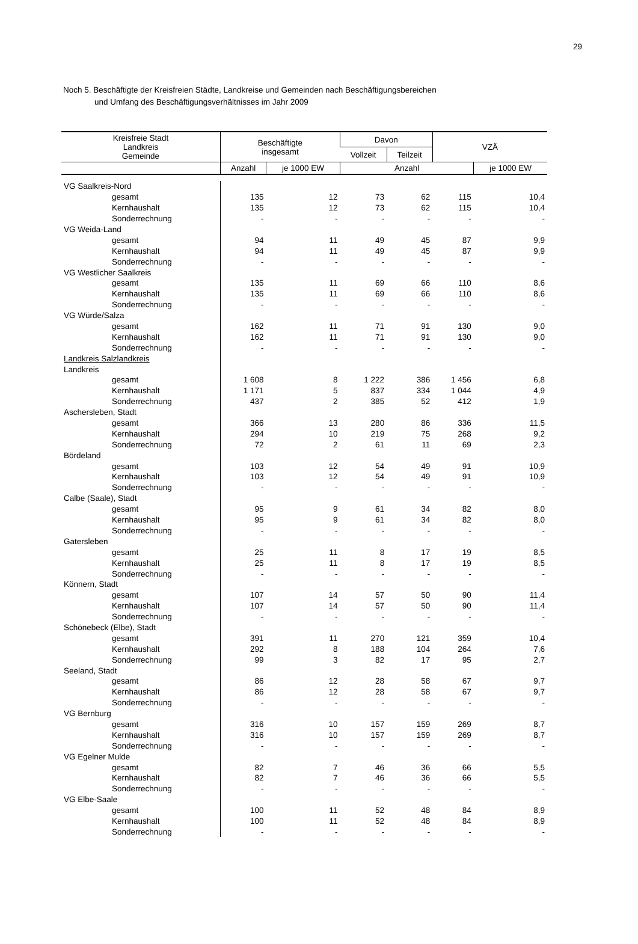29
Noch 5. Beschäftigte der Kreisfreien Städte, Landkreise und Gemeinden nach Beschäftigungsbereichen
und Umfang des Beschäftigungsverhältnisses im Jahr 2009
| Kreisfreie Stadt Landkreis Gemeinde | Beschäftigte insgesamt | | Davon | | VZÄ | |
| --- | --- | --- | --- | --- | --- | --- |
| | | | Vollzeit | Teilzeit | | |
| | Anzahl | je 1000 EW | Anzahl | | | je 1000 EW |
| VG Saalkreis-Nord | | | | | | |
| gesamt | 135 | 12 | 73 | 62 | 115 | 10,4 |
| Kernhaushalt | 135 | 12 | 73 | 62 | 115 | 10,4 |
| Sonderrechnung | - | - | - | - | - | - |
| VG Weida-Land | | | | | | |
| gesamt | 94 | 11 | 49 | 45 | 87 | 9,9 |
| Kernhaushalt | 94 | 11 | 49 | 45 | 87 | 9,9 |
| Sonderrechnung | - | - | - | - | - | - |
| VG Westlicher Saalkreis | | | | | | |
| gesamt | 135 | 11 | 69 | 66 | 110 | 8,6 |
| Kernhaushalt | 135 | 11 | 69 | 66 | 110 | 8,6 |
| Sonderrechnung | - | - | - | - | - | - |
| VG Würde/Salza | | | | | | |
| gesamt | 162 | 11 | 71 | 91 | 130 | 9,0 |
| Kernhaushalt | 162 | 11 | 71 | 91 | 130 | 9,0 |
| Sonderrechnung | - | - | - | - | - | - |
| Landkreis Salzlandkreis | | | | | | |
| Landkreis | | | | | | |
| gesamt | 1 608 | 8 | 1 222 | 386 | 1 456 | 6,8 |
| Kernhaushalt | 1 171 | 5 | 837 | 334 | 1 044 | 4,9 |
| Sonderrechnung | 437 | 2 | 385 | 52 | 412 | 1,9 |
| Aschersleben, Stadt | | | | | | |
| gesamt | 366 | 13 | 280 | 86 | 336 | 11,5 |
| Kernhaushalt | 294 | 10 | 219 | 75 | 268 | 9,2 |
| Sonderrechnung | 72 | 2 | 61 | 11 | 69 | 2,3 |
| Bördeland | | | | | | |
| gesamt | 103 | 12 | 54 | 49 | 91 | 10,9 |
| Kernhaushalt | 103 | 12 | 54 | 49 | 91 | 10,9 |
| Sonderrechnung | - | - | - | - | - | - |
| Calbe (Saale), Stadt | | | | | | |
| gesamt | 95 | 9 | 61 | 34 | 82 | 8,0 |
| Kernhaushalt | 95 | 9 | 61 | 34 | 82 | 8,0 |
| Sonderrechnung | - | - | - | - | - | - |
| Gatersleben | | | | | | |
| gesamt | 25 | 11 | 8 | 17 | 19 | 8,5 |
| Kernhaushalt | 25 | 11 | 8 | 17 | 19 | 8,5 |
| Sonderrechnung | - | - | - | - | - | - |
| Könnern, Stadt | | | | | | |
| gesamt | 107 | 14 | 57 | 50 | 90 | 11,4 |
| Kernhaushalt | 107 | 14 | 57 | 50 | 90 | 11,4 |
| Sonderrechnung | - | - | - | - | - | - |
| Schönebeck (Elbe), Stadt | | | | | | |
| gesamt | 391 | 11 | 270 | 121 | 359 | 10,4 |
| Kernhaushalt | 292 | 8 | 188 | 104 | 264 | 7,6 |
| Sonderrechnung | 99 | 3 | 82 | 17 | 95 | 2,7 |
| Seeland, Stadt | | | | | | |
| gesamt | 86 | 12 | 28 | 58 | 67 | 9,7 |
| Kernhaushalt | 86 | 12 | 28 | 58 | 67 | 9,7 |
| Sonderrechnung | - | - | - | - | - | - |
| VG Bernburg | | | | | | |
| gesamt | 316 | 10 | 157 | 159 | 269 | 8,7 |
| Kernhaushalt | 316 | 10 | 157 | 159 | 269 | 8,7 |
| Sonderrechnung | - | - | - | - | - | - |
| VG Egelner Mulde | | | | | | |
| gesamt | 82 | 7 | 46 | 36 | 66 | 5,5 |
| Kernhaushalt | 82 | 7 | 46 | 36 | 66 | 5,5 |
| Sonderrechnung | - | - | - | - | - | - |
| VG Elbe-Saale | | | | | | |
| gesamt | 100 | 11 | 52 | 48 | 84 | 8,9 |
| Kernhaushalt | 100 | 11 | 52 | 48 | 84 | 8,9 |
| Sonderrechnung | - | - | - | - | - | - |